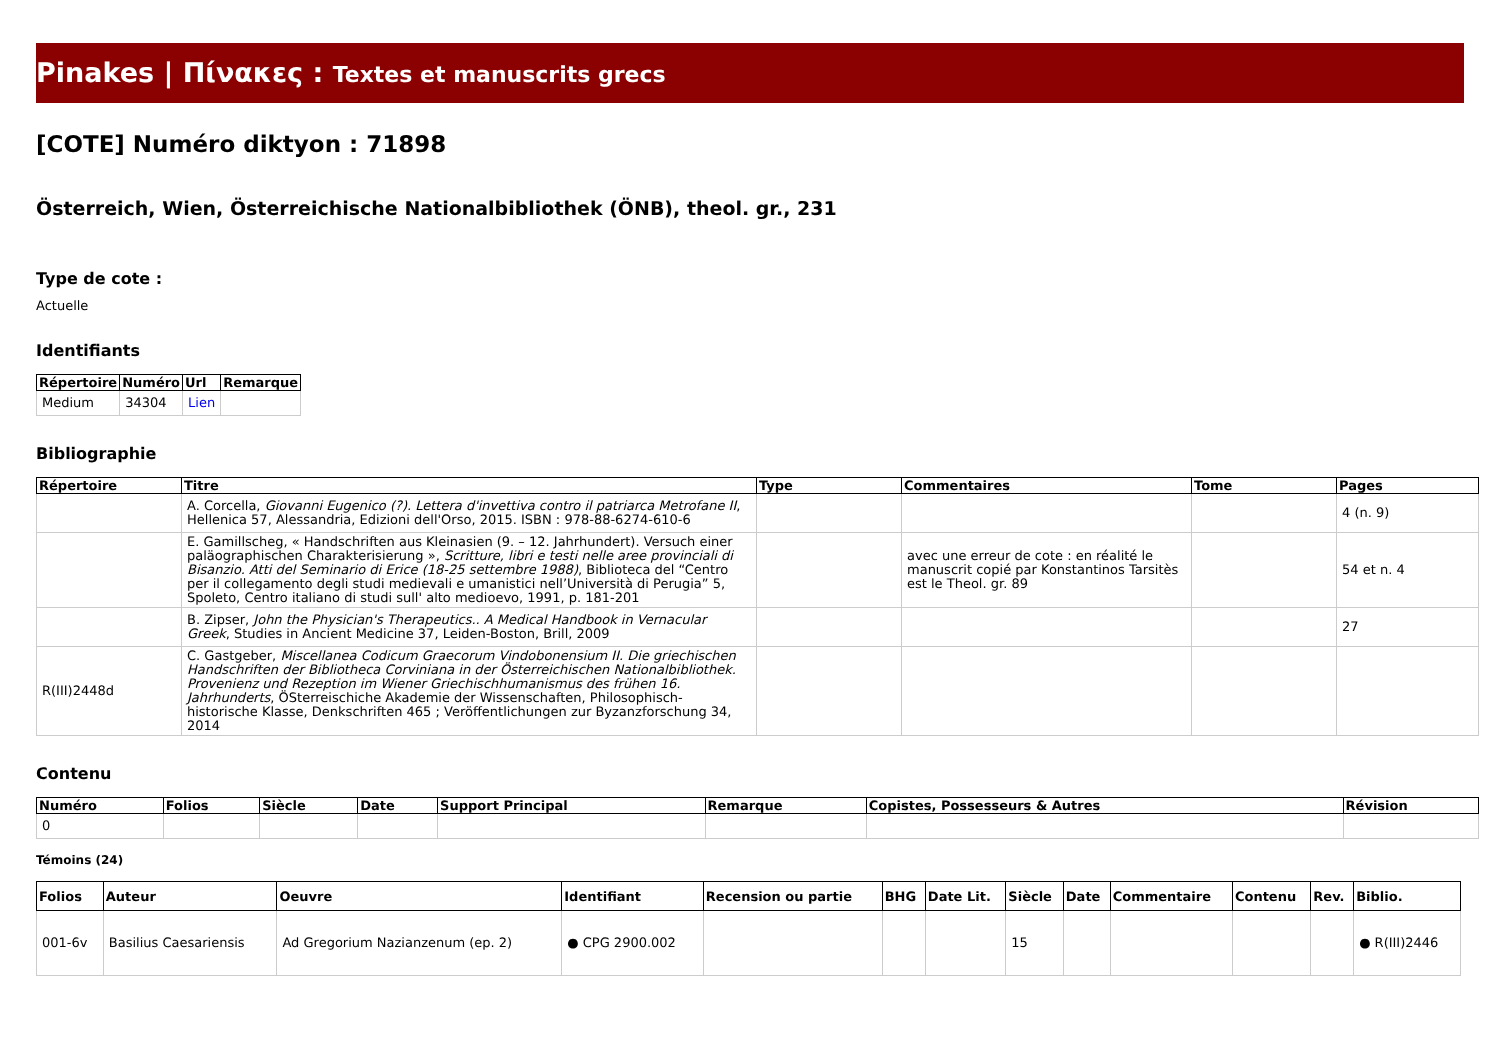Pinakes | Πίνακες : Textes et manuscrits grecs
[COTE] Numéro diktyon : 71898
Österreich, Wien, Österreichische Nationalbibliothek (ÖNB), theol. gr., 231
Type de cote :
Actuelle
Identifiants
| Répertoire | Numéro | Url | Remarque |
| --- | --- | --- | --- |
| Medium | 34304 | Lien | |
Bibliographie
| Répertoire | Titre | Type | Commentaires | Tome | Pages |
| --- | --- | --- | --- | --- | --- |
| | A. Corcella, Giovanni Eugenico (?). Lettera d'invettiva contro il patriarca Metrofane II , Hellenica 57, Alessandria, Edizioni dell'Orso, 2015. ISBN : 978-88-6274-610-6 | | | | 4 (n. 9) |
| | E. Gamillscheg, « Handschriften aus Kleinasien (9. – 12. Jahrhundert). Versuch einer paläographischen Charakterisierung », Scritture, libri e testi nelle aree provinciali di Bisanzio. Atti del Seminario di Erice (18-25 settembre 1988) , Biblioteca del “Centro per il collegamento degli studi medievali e umanistici nell’Università di Perugia” 5, Spoleto, Centro italiano di studi sull' alto medioevo, 1991, p. 181-201 | | avec une erreur de cote : en réalité le manuscrit copié par Konstantinos Tarsitès est le Theol. gr. 89 | | 54 et n. 4 |
| | B. Zipser, John the Physician's Therapeutics.. A Medical Handbook in Vernacular Greek , Studies in Ancient Medicine 37, Leiden-Boston, Brill, 2009 | | | | 27 |
| R(III)2448d | C. Gastgeber, Miscellanea Codicum Graecorum Vindobonensium II. Die griechischen Handschriften der Bibliotheca Corviniana in der Österreichischen Nationalbibliothek. Provenienz und Rezeption im Wiener Griechischhumanismus des frühen 16. Jahrhunderts , ÖSterreischiche Akademie der Wissenschaften, Philosophisch-historische Klasse, Denkschriften 465 ; Veröffentlichungen zur Byzanzforschung 34, 2014 | | | | |
Contenu
| Numéro | Folios | Siècle | Date | Support Principal | Remarque | Copistes, Possesseurs & Autres | Révision |
| --- | --- | --- | --- | --- | --- | --- | --- |
| 0 | | | | | | | |
Témoins (24)
| Folios | Auteur | Oeuvre | Identifiant | Recension ou partie | BHG | Date Lit. | Siècle | Date | Commentaire | Contenu | Rev. | Biblio. |
| --- | --- | --- | --- | --- | --- | --- | --- | --- | --- | --- | --- | --- |
| 001-6v | Basilius Caesariensis | Ad Gregorium Nazianzenum (ep. 2) | ● CPG 2900.002 | | | | 15 | | | | | ● R(III)2446 |